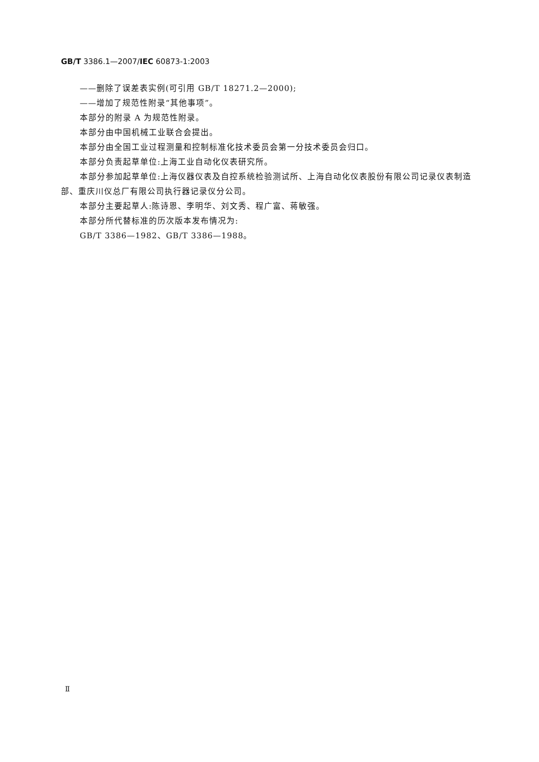GB/T 3386.1—2007/IEC 60873-1:2003
——删除了误差表实例(可引用 GB/T 18271.2—2000);
——增加了规范性附录“其他事项”。
本部分的附录 A 为规范性附录。
本部分由中国机械工业联合会提出。
本部分由全国工业过程测量和控制标准化技术委员会第一分技术委员会归口。
本部分负责起草单位:上海工业自动化仪表研究所。
本部分参加起草单位:上海仪器仪表及自控系统检验测试所、上海自动化仪表股份有限公司记录仪表制造部、重庆川仪总厂有限公司执行器记录仪分公司。
本部分主要起草人:陈诗恩、李明华、刘文秀、程广富、蒋敏强。
本部分所代替标准的历次版本发布情况为:
GB/T 3386—1982、GB/T 3386—1988。
Ⅱ